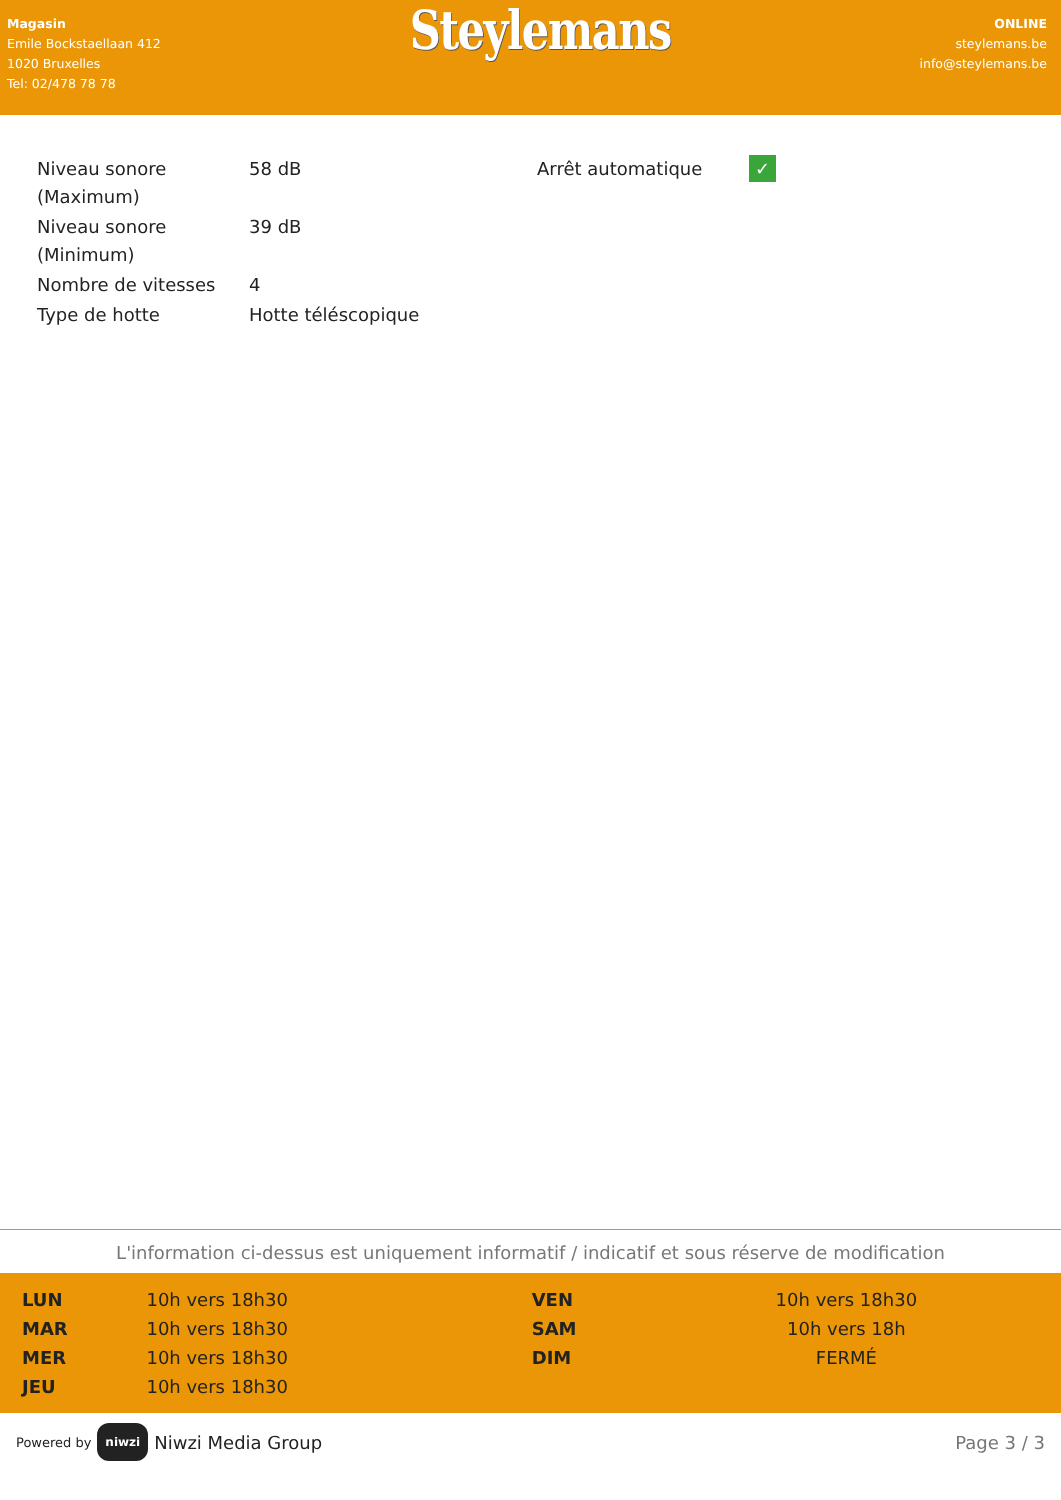Magasin
Emile Bockstaellaan 412
1020 Bruxelles
Tel: 02/478 78 78
Steylemans
ONLINE
steylemans.be
info@steylemans.be
| Niveau sonore (Maximum) | 58 dB |
| Niveau sonore (Minimum) | 39 dB |
| Nombre de vitesses | 4 |
| Type de hotte | Hotte téléscopique |
| Arrêt automatique | ✓ |
L'information ci-dessus est uniquement informatif / indicatif et sous réserve de modification
| LUN | 10h vers 18h30 | VEN | 10h vers 18h30 |
| MAR | 10h vers 18h30 | SAM | 10h vers 18h |
| MER | 10h vers 18h30 | DIM | FERMÉ |
| JEU | 10h vers 18h30 | | |
Powered by niwzi Niwzi Media Group
Page 3 / 3